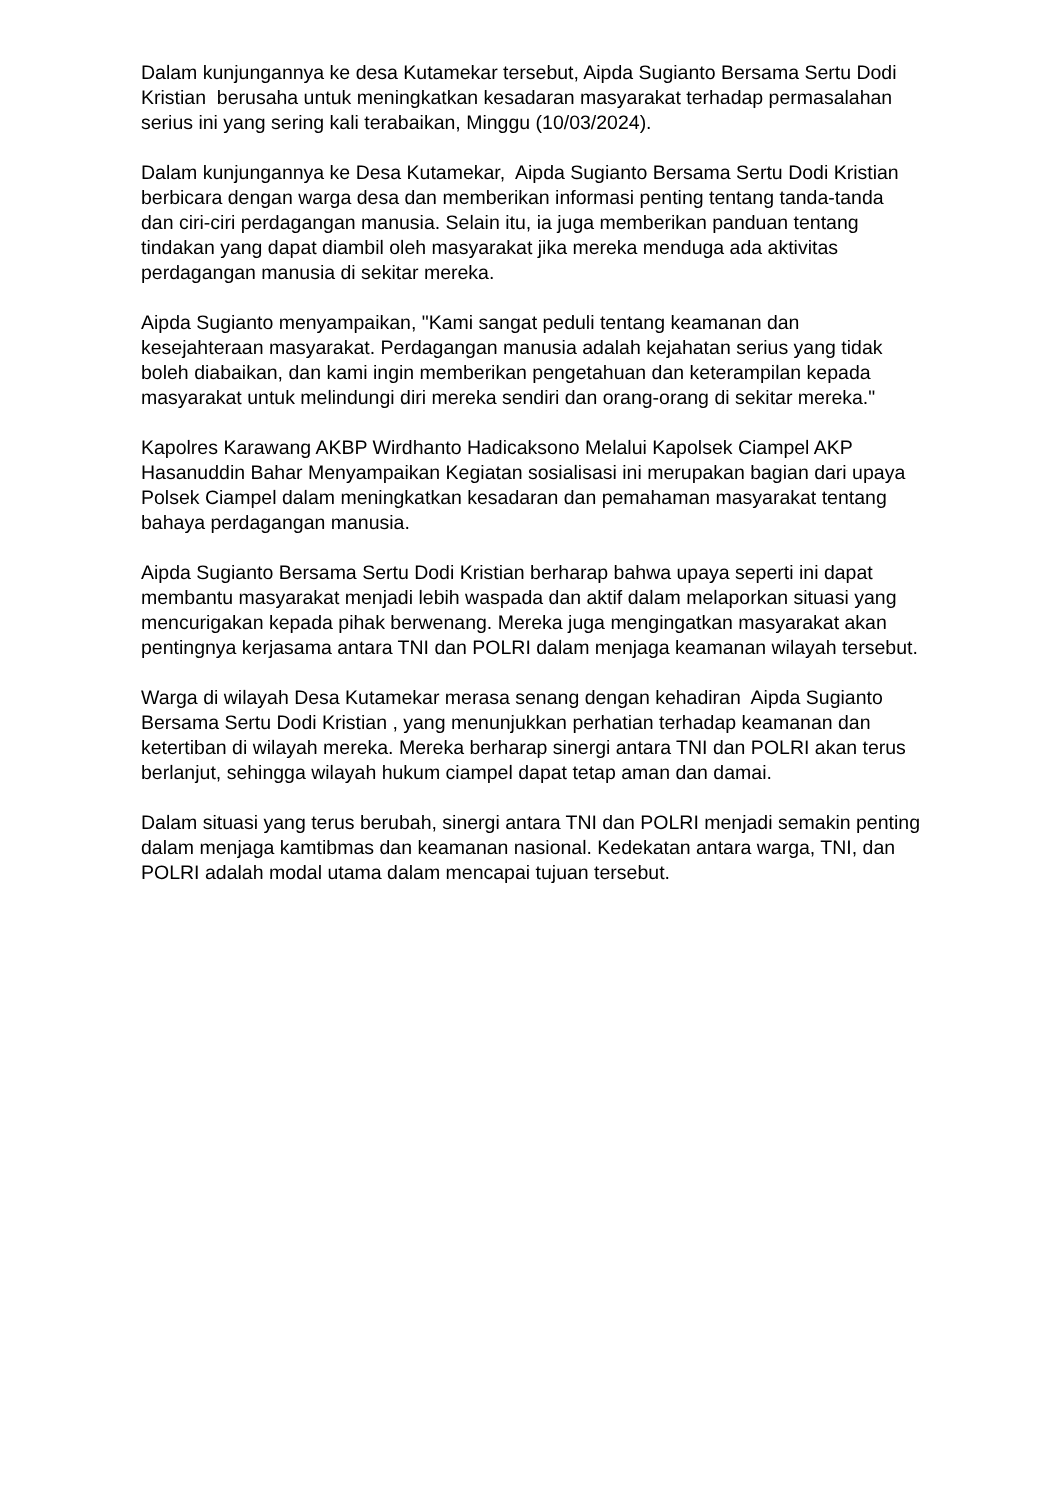Dalam kunjungannya ke desa Kutamekar tersebut, Aipda Sugianto Bersama Sertu Dodi Kristian berusaha untuk meningkatkan kesadaran masyarakat terhadap permasalahan serius ini yang sering kali terabaikan, Minggu (10/03/2024).
Dalam kunjungannya ke Desa Kutamekar, Aipda Sugianto Bersama Sertu Dodi Kristian berbicara dengan warga desa dan memberikan informasi penting tentang tanda-tanda dan ciri-ciri perdagangan manusia. Selain itu, ia juga memberikan panduan tentang tindakan yang dapat diambil oleh masyarakat jika mereka menduga ada aktivitas perdagangan manusia di sekitar mereka.
Aipda Sugianto menyampaikan, "Kami sangat peduli tentang keamanan dan kesejahteraan masyarakat. Perdagangan manusia adalah kejahatan serius yang tidak boleh diabaikan, dan kami ingin memberikan pengetahuan dan keterampilan kepada masyarakat untuk melindungi diri mereka sendiri dan orang-orang di sekitar mereka."
Kapolres Karawang AKBP Wirdhanto Hadicaksono Melalui Kapolsek Ciampel AKP Hasanuddin Bahar Menyampaikan Kegiatan sosialisasi ini merupakan bagian dari upaya Polsek Ciampel dalam meningkatkan kesadaran dan pemahaman masyarakat tentang bahaya perdagangan manusia.
Aipda Sugianto Bersama Sertu Dodi Kristian berharap bahwa upaya seperti ini dapat membantu masyarakat menjadi lebih waspada dan aktif dalam melaporkan situasi yang mencurigakan kepada pihak berwenang. Mereka juga mengingatkan masyarakat akan pentingnya kerjasama antara TNI dan POLRI dalam menjaga keamanan wilayah tersebut.
Warga di wilayah Desa Kutamekar merasa senang dengan kehadiran Aipda Sugianto Bersama Sertu Dodi Kristian , yang menunjukkan perhatian terhadap keamanan dan ketertiban di wilayah mereka. Mereka berharap sinergi antara TNI dan POLRI akan terus berlanjut, sehingga wilayah hukum ciampel dapat tetap aman dan damai.
Dalam situasi yang terus berubah, sinergi antara TNI dan POLRI menjadi semakin penting dalam menjaga kamtibmas dan keamanan nasional. Kedekatan antara warga, TNI, dan POLRI adalah modal utama dalam mencapai tujuan tersebut.